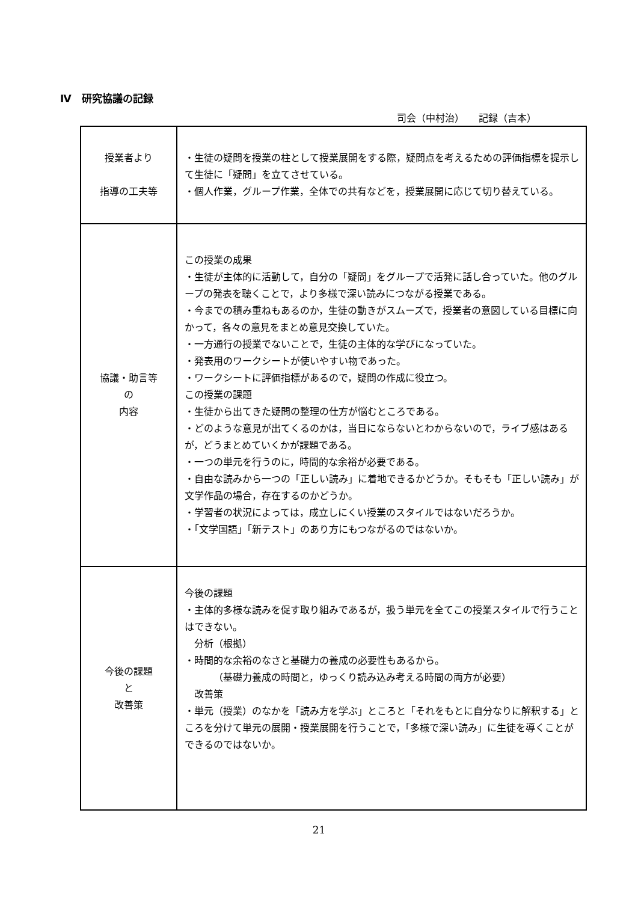Ⅳ　研究協議の記録
司会（中村治）　　記録（吉本）
| 授業者より 指導の工夫等 | ・生徒の疑問を授業の柱として授業展開をする際，疑問点を考えるための評価指標を提示して生徒に「疑問」を立てさせている。 ・個人作業，グループ作業，全体での共有などを，授業展開に応じて切り替えている。 |
| 協議・助言等 の 内容 | この授業の成果 ・生徒が主体的に活動して，自分の「疑問」をグループで活発に話し合っていた。他のグループの発表を聴くことで，より多様で深い読みにつながる授業である。 ・今までの積み重ねもあるのか，生徒の動きがスムーズで，授業者の意図している目標に向かって，各々の意見をまとめ意見交換していた。 ・一方通行の授業でないことで，生徒の主体的な学びになっていた。 ・発表用のワークシートが使いやすい物であった。 ・ワークシートに評価指標があるので，疑問の作成に役立つ。 この授業の課題 ・生徒から出てきた疑問の整理の仕方が悩むところである。 ・どのような意見が出てくるのかは，当日にならないとわからないので，ライブ感はあるが，どうまとめていくかが課題である。 ・一つの単元を行うのに，時間的な余裕が必要である。 ・自由な読みから一つの「正しい読み」に着地できるかどうか。そもそも「正しい読み」が文学作品の場合，存在するのかどうか。 ・学習者の状況によっては，成立しにくい授業のスタイルではないだろうか。 ・「文学国語」「新テスト」のあり方にもつながるのではないか。 |
| 今後の課題 と 改善策 | 今後の課題 ・主体的多様な読みを促す取り組みであるが，扱う単元を全てこの授業スタイルで行うことはできない。 分析（根拠） ・時間的な余裕のなさと基礎力の養成の必要性もあるから。 （基礎力養成の時間と，ゆっくり読み込み考える時間の両方が必要） 改善策 ・単元（授業）のなかを「読み方を学ぶ」ところと「それをもとに自分なりに解釈する」ところを分けて単元の展開・授業展開を行うことで，「多様で深い読み」に生徒を導くことができるのではないか。 |
21